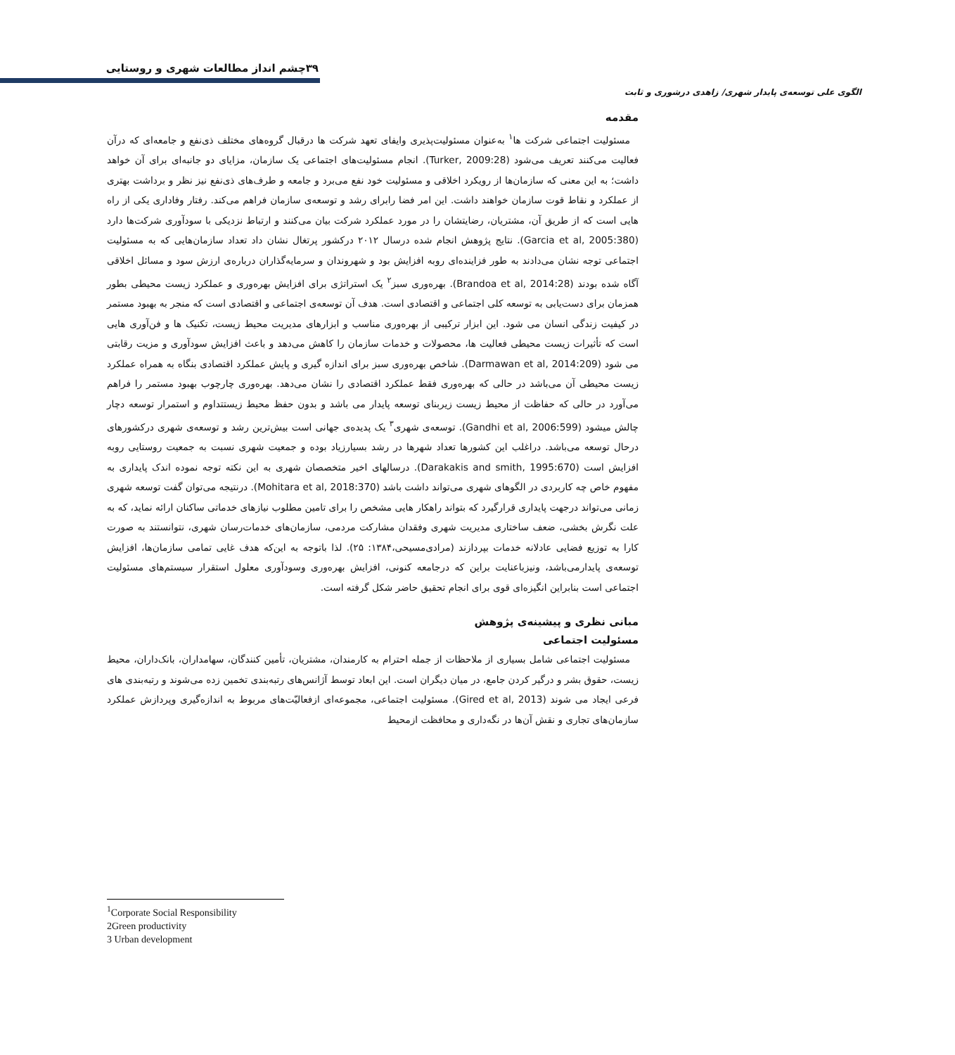۳۹چشم انداز مطالعات شهری و روستایی
الگوی علی توسعه‌ی پایدار شهری/ زاهدی درشوری و ثابت
مقدمه
مسئولیت اجتماعی شرکت ها<sup>۱</sup> به‌عنوان مسئولیت‌پذیری وایفای تعهد شرکت ها درقبال گروه‌های مختلف ذی‌نفع و جامعه‌ای که درآن فعالیت می‌کنند تعریف می‌شود (Turker, 2009:28). انجام مسئولیت‌های اجتماعی یک سازمان، مزایای دو جانبه‌ای برای آن خواهد داشت؛ به این معنی که سازمان‌ها از رویکرد اخلاقی و مسئولیت خود نفع می‌برد و جامعه و طرف‌های ذی‌نفع نیز نظر و برداشت بهتری از عملکرد و نقاط قوت سازمان خواهند داشت. این امر فضا رابرای رشد و توسعه‌ی سازمان فراهم می‌کند. رفتار وفاداری یکی از راه هایی است که از طریق آن، مشتریان، رضایتشان را در مورد عملکرد شرکت بیان می‌کنند و ارتباط نزدیکی با سودآوری شرکت‌ها دارد (Garcia et al, 2005:380). نتایج پژوهش انجام شده درسال ۲۰۱۲ درکشور پرتغال نشان داد تعداد سازمان‌هایی که به مسئولیت اجتماعی توجه نشان می‌دادند به طور فزاینده‌ای روبه افزایش بود و شهروندان و سرمایه‌گذاران درباره‌ی ارزش سود و مسائل اخلاقی آگاه شده بودند (Brandoa et al, 2014:28). بهره‌وری سبز<sup>۲</sup> یک استراتژی برای افزایش بهره‌وری و عملکرد زیست محیطی بطور همزمان برای دست‌یابی به توسعه کلی اجتماعی و اقتصادی است. هدف آن توسعه‌ی اجتماعی و اقتصادی است که منجر به بهبود مستمر در کیفیت زندگی انسان می شود. این ابزار ترکیبی از بهره‌وری مناسب و ابزارهای مدیریت محیط زیست، تکنیک ها و فن‌آوری هایی است که تأثیرات زیست محیطی فعالیت ها، محصولات و خدمات سازمان را کاهش می‌دهد و باعث افزایش سودآوری و مزیت رقابتی می شود (Darmawan et al, 2014:209). شاخص بهره‌وری سبز برای اندازه گیری و پایش عملکرد اقتصادی بنگاه به همراه عملکرد زیست محیطی آن می‌باشد در حالی که بهره‌وری فقط عملکرد اقتصادی را نشان می‌دهد. بهره‌وری چارچوب بهبود مستمر را فراهم می‌آورد در حالی که حفاظت از محیط زیست زیربنای توسعه پایدار می باشد و بدون حفظ محیط زیستتداوم و استمرار توسعه دچار چالش میشود (Gandhi et al, 2006:599). توسعه‌ی شهری<sup>۳</sup> یک پدیده‌ی جهانی است بیش‌ترین رشد و توسعه‌ی شهری درکشورهای درحال توسعه می‌باشد. دراغلب این کشورها تعداد شهرها در رشد بسیارزیاد بوده و جمعیت شهری نسبت به جمعیت روستایی روبه افزایش است (Darakakis and smith, 1995:670). درسالهای اخیر متخصصان شهری به این نکته توجه نموده اندک پایداری به مفهوم خاص چه کاربردی در الگوهای شهری می‌تواند داشت باشد (Mohitara et al, 2018:370). درنتیجه می‌توان گفت توسعه شهری زمانی می‌تواند درجهت پایداری قرارگیرد که بتواند راهکار هایی مشخص را برای تامین مطلوب نیازهای خدماتی ساکنان ارائه نماید، که به علت نگرش بخشی، ضعف ساختاری مدیریت شهری وفقدان مشارکت مردمی، سازمان‌های خدمات‌رسان شهری، نتوانستند به صورت کارا به توزیع فضایی عادلانه خدمات بپردازند (مرادی‌مسیحی،۱۳۸۴: ۲۵). لذا باتوجه به این‌که هدف غایی تمامی سازمان‌ها، افزایش توسعه‌ی پایدارمی‌باشد، ونیزباعنایت براین که درجامعه کنونی، افزایش بهره‌وری وسودآوری معلول استقرار سیستم‌های مسئولیت اجتماعی است بنابراین انگیزه‌ای قوی برای انجام تحقیق حاضر شکل گرفته است.
مبانی نظری و پیشینه‌ی پژوهش
مسئولیت اجتماعی
مسئولیت اجتماعی شامل بسیاری از ملاحظات از جمله احترام به کارمندان، مشتریان، تأمین کنندگان، سهامداران، بانک‌داران، محیط زیست، حقوق بشر و درگیر کردن جامع، در میان دیگران است. این ابعاد توسط آژانس‌های رتبه‌بندی تخمین زده می‌شوند و رتبه‌بندی های فرعی ایجاد می شوند (Gired et al, 2013). مسئولیت اجتماعی، مجموعه‌ای ازفعالیّت‌های مربوط به اندازه‌گیری وپردازش عملکرد سازمان‌های تجاری و نقش آن‌ها در نگه‌داری و محافظت ازمحیط
<sup>1</sup> Corporate Social Responsibility
2Green productivity
3 Urban development